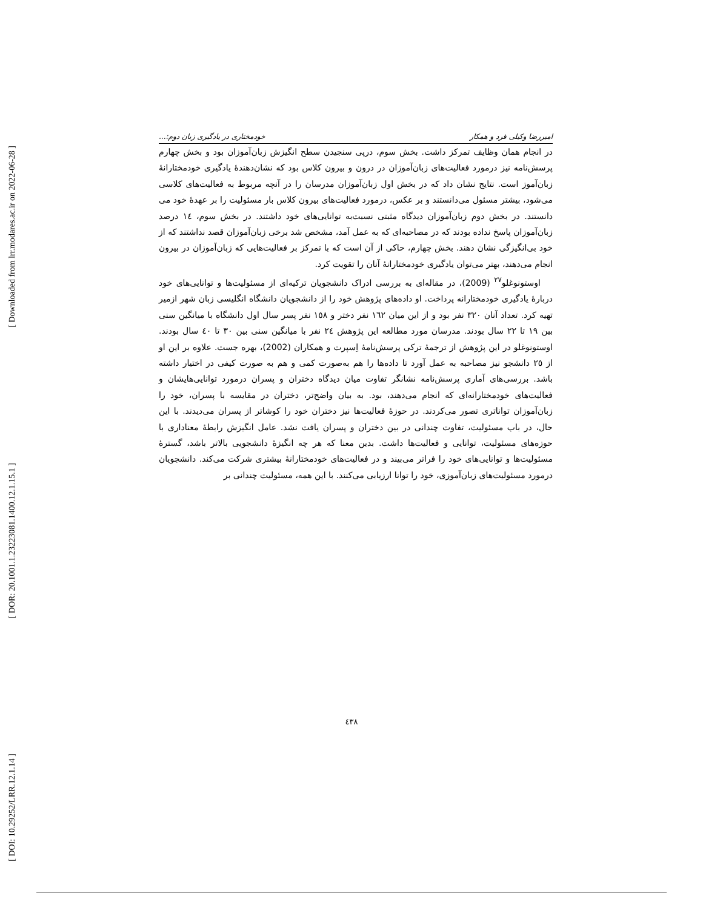[ Downloaded from lrr.modares.ac.ir on 2022-06-28 ]
[ DOR: 20.1001.1.23223081.1400.12.1.15.1 ]
[ DOI: 10.29252/LRR.12.1.14 ]
امیررضا وکیلی فرد و همکار خودمختاری در یادگیری زبان دوم:...
در انجام همان وظایف تمرکز داشت. بخش سوم، درپی سنجیدن سطح انگیزش زبان‌آموزان بود و بخش چهارم پرسش‌نامه نیز درمورد فعالیت‌های زبان‌آموزان در درون و بیرون کلاس بود که نشان‌دهندۀ یادگیری خودمختارانۀ زبان‌آموز است. نتایج نشان داد که در بخش اول زبان‌آموزان مدرسان را در آنچه مربوط به فعالیت‌های کلاسی می‌شود، بیشتر مسئول می‌دانستند و بر عکس، درمورد فعالیت‌های بیرون کلاس بار مسئولیت را بر عهدۀ خود می دانستند. در بخش دوم زبان‌آموزان دیدگاه مثبتی نسبت‌به توانایی‌های خود داشتند. در بخش سوم، ١٤ درصد زبان‌آموزان پاسخ نداده بودند که در مصاحبه‌ای که به عمل آمد، مشخص شد برخی زبان‌آموزان قصد نداشتند که از خود بی‌انگیزگی نشان دهند. بخش چهارم، حاکی از آن است که با تمرکز بر فعالیت‌هایی که زبان‌آموزان در بیرون انجام می‌دهند، بهتر می‌توان یادگیری خودمختارانۀ آنان را تقویت کرد.
اوستونوغلو<sup>٢٧</sup> (2009)، در مقاله‌ای به بررسی ادراک دانشجویان ترکیه‌ای از مسئولیت‌ها و توانایی‌های خود دربارۀ یادگیری خودمختارانه پرداخت. او داده‌های پژوهش خود را از دانشجویان دانشگاه انگلیسی زبان شهر ازمیر تهیه کرد. تعداد آنان ٣٢٠ نفر بود و از این میان ١٦٢ نفر دختر و ١٥٨ نفر پسر سال اول دانشگاه با میانگین سنی بین ١٩ تا ٢٢ سال بودند. مدرسان مورد مطالعه این پژوهش ٢٤ نفر با میانگین سنی بین ٣٠ تا ٤٠ سال بودند. اوستونوغلو در این پژوهش از ترجمۀ ترکی پرسش‌نامۀ اِسپرت و همکاران (2002)، بهره جست. علاوه بر این او از ٢٥ دانشجو نیز مصاحبه به عمل آورد تا داده‌ها را هم به‌صورت کمی و هم به صورت کیفی در اختیار داشته باشد. بررسی‌های آماری پرسش‌نامه نشانگر تفاوت میان دیدگاه دختران و پسران درمورد توانایی‌هایشان و فعالیت‌های خودمختارانه‌ای که انجام می‌دهند، بود. به بیان واضح‌تر، دختران در مقایسه با پسران، خود را زبان‌آموزان تواناتری تصور می‌کردند. در حوزۀ فعالیت‌ها نیز دختران خود را کوشاتر از پسران می‌دیدند. با این حال، در باب مسئولیت، تفاوت چندانی در بین دختران و پسران یافت نشد. عامل انگیزش رابطۀ معناداری با حوزه‌های مسئولیت، توانایی و فعالیت‌ها داشت. بدین معنا که هر چه انگیزۀ دانشجویی بالاتر باشد، گسترۀ مسئولیت‌ها و توانایی‌های خود را فراتر می‌بیند و در فعالیت‌های خودمختارانۀ بیشتری شرکت می‌کند. دانشجویان درمورد مسئولیت‌های زبان‌آموزی، خود را توانا ارزیابی می‌کنند. با این همه، مسئولیت چندانی بر
٤٣٨